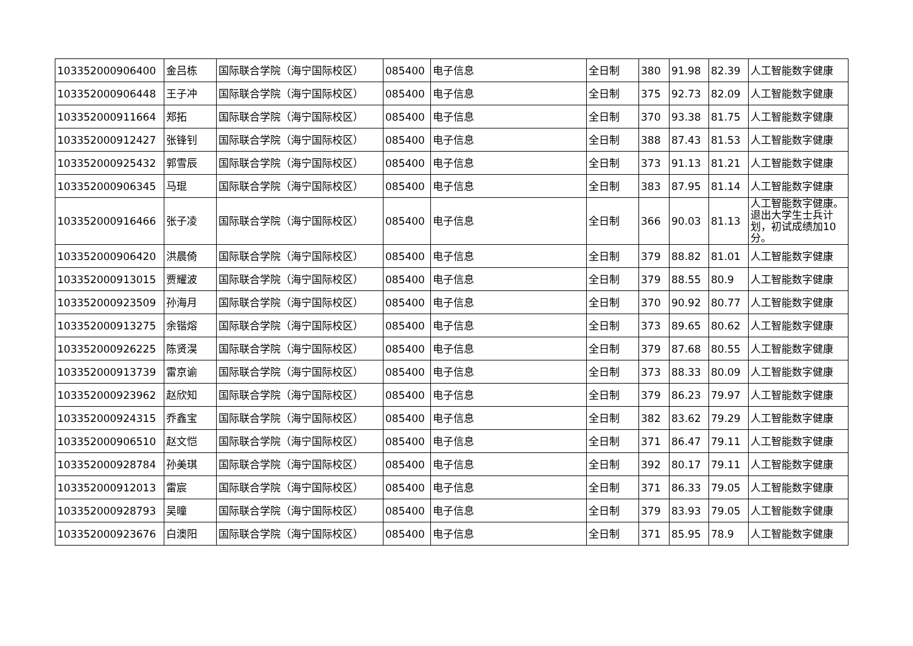| 103352000906400 | 金吕栋 | 国际联合学院（海宁国际校区） | 085400 | 电子信息 | 全日制 | 380 | 91.98 | 82.39 | 人工智能数字健康 |
| 103352000906448 | 王子冲 | 国际联合学院（海宁国际校区） | 085400 | 电子信息 | 全日制 | 375 | 92.73 | 82.09 | 人工智能数字健康 |
| 103352000911664 | 郑拓 | 国际联合学院（海宁国际校区） | 085400 | 电子信息 | 全日制 | 370 | 93.38 | 81.75 | 人工智能数字健康 |
| 103352000912427 | 张锋钊 | 国际联合学院（海宁国际校区） | 085400 | 电子信息 | 全日制 | 388 | 87.43 | 81.53 | 人工智能数字健康 |
| 103352000925432 | 郭雪辰 | 国际联合学院（海宁国际校区） | 085400 | 电子信息 | 全日制 | 373 | 91.13 | 81.21 | 人工智能数字健康 |
| 103352000906345 | 马琨 | 国际联合学院（海宁国际校区） | 085400 | 电子信息 | 全日制 | 383 | 87.95 | 81.14 | 人工智能数字健康 |
| 103352000916466 | 张子凌 | 国际联合学院（海宁国际校区） | 085400 | 电子信息 | 全日制 | 366 | 90.03 | 81.13 | 人工智能数字健康。退出大学生士兵计划，初试成绩加10分。 |
| 103352000906420 | 洪晨倚 | 国际联合学院（海宁国际校区） | 085400 | 电子信息 | 全日制 | 379 | 88.82 | 81.01 | 人工智能数字健康 |
| 103352000913015 | 贾耀波 | 国际联合学院（海宁国际校区） | 085400 | 电子信息 | 全日制 | 379 | 88.55 | 80.9 | 人工智能数字健康 |
| 103352000923509 | 孙海月 | 国际联合学院（海宁国际校区） | 085400 | 电子信息 | 全日制 | 370 | 90.92 | 80.77 | 人工智能数字健康 |
| 103352000913275 | 余锴熔 | 国际联合学院（海宁国际校区） | 085400 | 电子信息 | 全日制 | 373 | 89.65 | 80.62 | 人工智能数字健康 |
| 103352000926225 | 陈贤淏 | 国际联合学院（海宁国际校区） | 085400 | 电子信息 | 全日制 | 379 | 87.68 | 80.55 | 人工智能数字健康 |
| 103352000913739 | 雷京谕 | 国际联合学院（海宁国际校区） | 085400 | 电子信息 | 全日制 | 373 | 88.33 | 80.09 | 人工智能数字健康 |
| 103352000923962 | 赵欣知 | 国际联合学院（海宁国际校区） | 085400 | 电子信息 | 全日制 | 379 | 86.23 | 79.97 | 人工智能数字健康 |
| 103352000924315 | 乔鑫宝 | 国际联合学院（海宁国际校区） | 085400 | 电子信息 | 全日制 | 382 | 83.62 | 79.29 | 人工智能数字健康 |
| 103352000906510 | 赵文恺 | 国际联合学院（海宁国际校区） | 085400 | 电子信息 | 全日制 | 371 | 86.47 | 79.11 | 人工智能数字健康 |
| 103352000928784 | 孙美琪 | 国际联合学院（海宁国际校区） | 085400 | 电子信息 | 全日制 | 392 | 80.17 | 79.11 | 人工智能数字健康 |
| 103352000912013 | 雷宸 | 国际联合学院（海宁国际校区） | 085400 | 电子信息 | 全日制 | 371 | 86.33 | 79.05 | 人工智能数字健康 |
| 103352000928793 | 吴曈 | 国际联合学院（海宁国际校区） | 085400 | 电子信息 | 全日制 | 379 | 83.93 | 79.05 | 人工智能数字健康 |
| 103352000923676 | 白澳阳 | 国际联合学院（海宁国际校区） | 085400 | 电子信息 | 全日制 | 371 | 85.95 | 78.9 | 人工智能数字健康 |